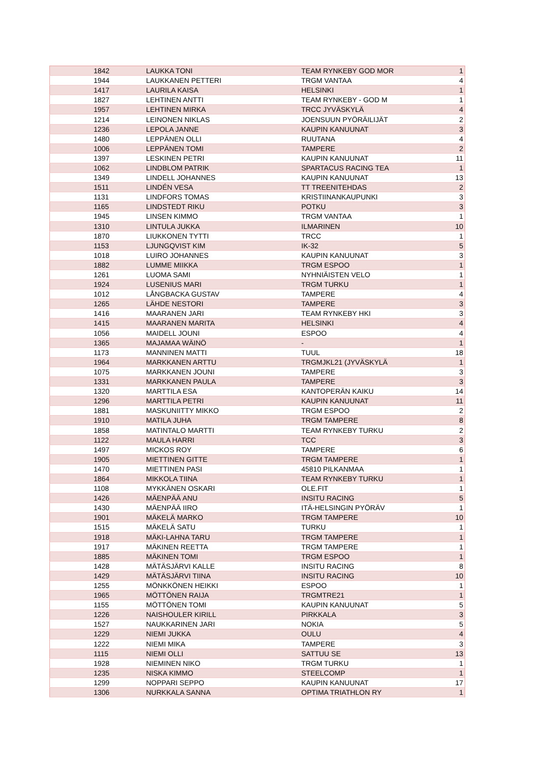| 1842 | LAUKKA TONI | TEAM RYNKEBY GOD MOR | 1 |
| 1944 | LAUKKANEN PETTERI | TRGM VANTAA | 4 |
| 1417 | LAURILA KAISA | HELSINKI | 1 |
| 1827 | LEHTINEN ANTTI | TEAM RYNKEBY - GOD M | 1 |
| 1957 | LEHTINEN MIRKA | TRCC JYVÄSKYLÄ | 4 |
| 1214 | LEINONEN NIKLAS | JOENSUUN PYÖRÄILIJÄT | 2 |
| 1236 | LEPOLA JANNE | KAUPIN KANUUNAT | 3 |
| 1480 | LEPPÄNEN OLLI | RUUTANA | 4 |
| 1006 | LEPPÄNEN TOMI | TAMPERE | 2 |
| 1397 | LESKINEN PETRI | KAUPIN KANUUNAT | 11 |
| 1062 | LINDBLOM PATRIK | SPARTACUS RACING TEA | 1 |
| 1349 | LINDELL JOHANNES | KAUPIN KANUUNAT | 13 |
| 1511 | LINDÉN VESA | TT TREENITEHDAS | 2 |
| 1131 | LINDFORS TOMAS | KRISTIINANKAUPUNKI | 3 |
| 1165 | LINDSTEDT RIKU | POTKU | 3 |
| 1945 | LINSEN KIMMO | TRGM VANTAA | 1 |
| 1310 | LINTULA JUKKA | ILMARINEN | 10 |
| 1870 | LIUKKONEN TYTTI | TRCC | 1 |
| 1153 | LJUNGQVIST KIM | IK-32 | 5 |
| 1018 | LUIRO JOHANNES | KAUPIN KANUUNAT | 3 |
| 1882 | LUMME MIIKKA | TRGM ESPOO | 1 |
| 1261 | LUOMA SAMI | NYHNIÄISTEN VELO | 1 |
| 1924 | LUSENIUS MARI | TRGM TURKU | 1 |
| 1012 | LÅNGBACKA GUSTAV | TAMPERE | 4 |
| 1265 | LÄHDE NESTORI | TAMPERE | 3 |
| 1416 | MAARANEN JARI | TEAM RYNKEBY HKI | 3 |
| 1415 | MAARANEN MARITA | HELSINKI | 4 |
| 1056 | MAIDELL JOUNI | ESPOO | 4 |
| 1365 | MAJAMAA WÄINÖ | - | 1 |
| 1173 | MANNINEN MATTI | TUUL | 18 |
| 1964 | MARKKANEN ARTTU | TRGMJKL21 (JYVÄSKYLÄ | 1 |
| 1075 | MARKKANEN JOUNI | TAMPERE | 3 |
| 1331 | MARKKANEN PAULA | TAMPERE | 3 |
| 1320 | MARTTILA ESA | KANTOPERÄN KAIKU | 14 |
| 1296 | MARTTILA PETRI | KAUPIN KANUUNAT | 11 |
| 1881 | MASKUNIITTY MIKKO | TRGM ESPOO | 2 |
| 1910 | MATILA JUHA | TRGM TAMPERE | 8 |
| 1858 | MATINTALO MARTTI | TEAM RYNKEBY TURKU | 2 |
| 1122 | MAULA HARRI | TCC | 3 |
| 1497 | MICKOS ROY | TAMPERE | 6 |
| 1905 | MIETTINEN GITTE | TRGM TAMPERE | 1 |
| 1470 | MIETTINEN PASI | 45810 PILKANMAA | 1 |
| 1864 | MIKKOLA TIINA | TEAM RYNKEBY TURKU | 1 |
| 1108 | MYKKÄNEN OSKARI | OLE.FIT | 1 |
| 1426 | MÄENPÄÄ ANU | INSITU RACING | 5 |
| 1430 | MÄENPÄÄ IIRO | ITÄ-HELSINGIN PYÖRÄV | 1 |
| 1901 | MÄKELÄ MARKO | TRGM TAMPERE | 10 |
| 1515 | MÄKELÄ SATU | TURKU | 1 |
| 1918 | MÄKI-LAHNA TARU | TRGM TAMPERE | 1 |
| 1917 | MÄKINEN REETTA | TRGM TAMPERE | 1 |
| 1885 | MÄKINEN TOMI | TRGM ESPOO | 1 |
| 1428 | MÄTÄSJÄRVI KALLE | INSITU RACING | 8 |
| 1429 | MÄTÄSJÄRVI TIINA | INSITU RACING | 10 |
| 1255 | MÖNKKÖNEN HEIKKI | ESPOO | 1 |
| 1965 | MÖTTÖNEN RAIJA | TRGMTRE21 | 1 |
| 1155 | MÖTTÖNEN TOMI | KAUPIN KANUUNAT | 5 |
| 1226 | NAISHOULER KIRILL | PIRKKALA | 3 |
| 1527 | NAUKKARINEN JARI | NOKIA | 5 |
| 1229 | NIEMI JUKKA | OULU | 4 |
| 1222 | NIEMI MIKA | TAMPERE | 3 |
| 1115 | NIEMI OLLI | SATTUU SE | 13 |
| 1928 | NIEMINEN NIKO | TRGM TURKU | 1 |
| 1235 | NISKA KIMMO | STEELCOMP | 1 |
| 1299 | NOPPARI SEPPO | KAUPIN KANUUNAT | 17 |
| 1306 | NURKKALA SANNA | OPTIMA TRIATHLON RY | 1 |